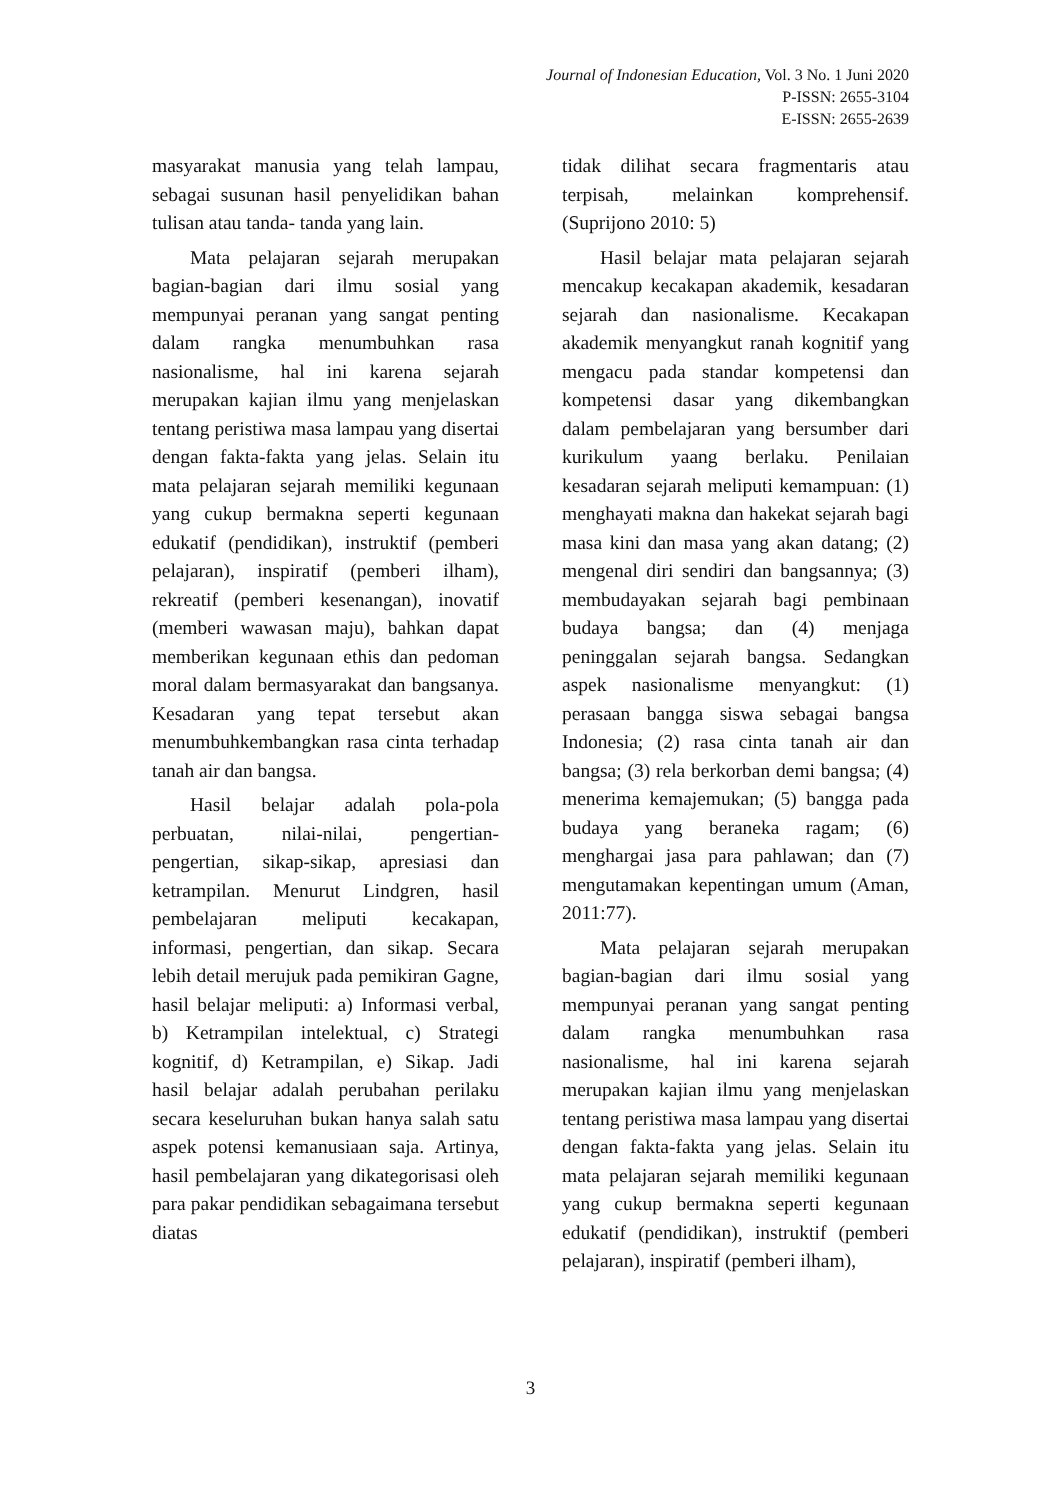Journal of Indonesian Education, Vol. 3 No. 1 Juni 2020
P-ISSN: 2655-3104
E-ISSN: 2655-2639
masyarakat manusia yang telah lampau, sebagai susunan hasil penyelidikan bahan tulisan atau tanda- tanda yang lain.
Mata pelajaran sejarah merupakan bagian-bagian dari ilmu sosial yang mempunyai peranan yang sangat penting dalam rangka menumbuhkan rasa nasionalisme, hal ini karena sejarah merupakan kajian ilmu yang menjelaskan tentang peristiwa masa lampau yang disertai dengan fakta-fakta yang jelas. Selain itu mata pelajaran sejarah memiliki kegunaan yang cukup bermakna seperti kegunaan edukatif (pendidikan), instruktif (pemberi pelajaran), inspiratif (pemberi ilham), rekreatif (pemberi kesenangan), inovatif (memberi wawasan maju), bahkan dapat memberikan kegunaan ethis dan pedoman moral dalam bermasyarakat dan bangsanya. Kesadaran yang tepat tersebut akan menumbuhkembangkan rasa cinta terhadap tanah air dan bangsa.
Hasil belajar adalah pola-pola perbuatan, nilai-nilai, pengertian-pengertian, sikap-sikap, apresiasi dan ketrampilan. Menurut Lindgren, hasil pembelajaran meliputi kecakapan, informasi, pengertian, dan sikap. Secara lebih detail merujuk pada pemikiran Gagne, hasil belajar meliputi: a) Informasi verbal, b) Ketrampilan intelektual, c) Strategi kognitif, d) Ketrampilan, e) Sikap. Jadi hasil belajar adalah perubahan perilaku secara keseluruhan bukan hanya salah satu aspek potensi kemanusiaan saja. Artinya, hasil pembelajaran yang dikategorisasi oleh para pakar pendidikan sebagaimana tersebut diatas
tidak dilihat secara fragmentaris atau terpisah, melainkan komprehensif. (Suprijono 2010: 5)
Hasil belajar mata pelajaran sejarah mencakup kecakapan akademik, kesadaran sejarah dan nasionalisme. Kecakapan akademik menyangkut ranah kognitif yang mengacu pada standar kompetensi dan kompetensi dasar yang dikembangkan dalam pembelajaran yang bersumber dari kurikulum yaang berlaku. Penilaian kesadaran sejarah meliputi kemampuan: (1) menghayati makna dan hakekat sejarah bagi masa kini dan masa yang akan datang; (2) mengenal diri sendiri dan bangsannya; (3) membudayakan sejarah bagi pembinaan budaya bangsa; dan (4) menjaga peninggalan sejarah bangsa. Sedangkan aspek nasionalisme menyangkut: (1) perasaan bangga siswa sebagai bangsa Indonesia; (2) rasa cinta tanah air dan bangsa; (3) rela berkorban demi bangsa; (4) menerima kemajemukan; (5) bangga pada budaya yang beraneka ragam; (6) menghargai jasa para pahlawan; dan (7) mengutamakan kepentingan umum (Aman, 2011:77).
Mata pelajaran sejarah merupakan bagian-bagian dari ilmu sosial yang mempunyai peranan yang sangat penting dalam rangka menumbuhkan rasa nasionalisme, hal ini karena sejarah merupakan kajian ilmu yang menjelaskan tentang peristiwa masa lampau yang disertai dengan fakta-fakta yang jelas. Selain itu mata pelajaran sejarah memiliki kegunaan yang cukup bermakna seperti kegunaan edukatif (pendidikan), instruktif (pemberi pelajaran), inspiratif (pemberi ilham),
3